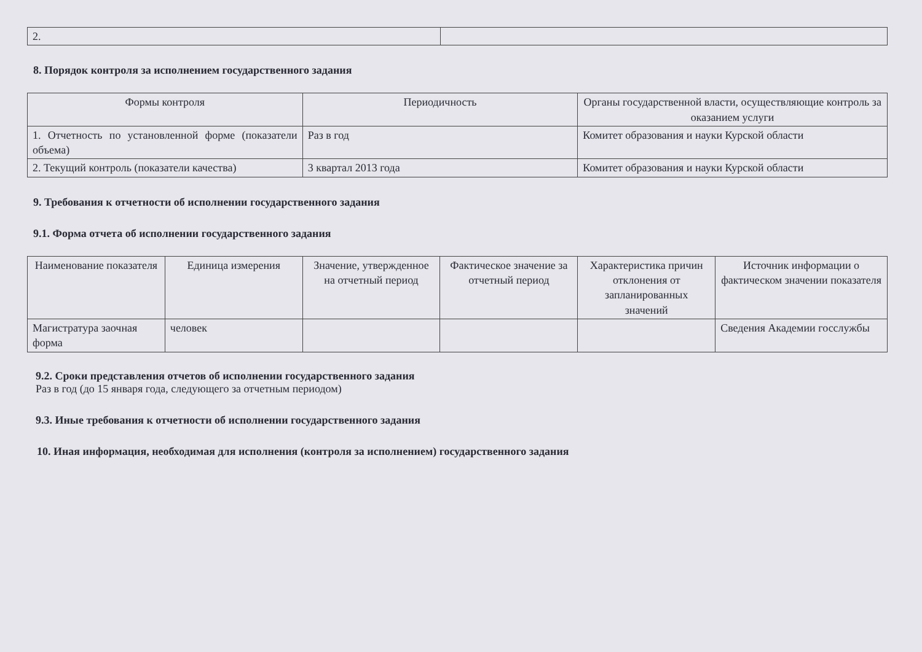| 2. | |
8. Порядок контроля за исполнением государственного задания
| Формы контроля | Периодичность | Органы государственной власти, осуществляющие контроль за оказанием услуги |
| --- | --- | --- |
| 1. Отчетность по установленной форме (показатели объема) | Раз в год | Комитет образования и науки Курской области |
| 2. Текущий контроль (показатели качества) | 3 квартал 2013 года | Комитет образования и науки Курской области |
9. Требования к отчетности об исполнении государственного задания
9.1. Форма отчета об исполнении государственного задания
| Наименование показателя | Единица измерения | Значение, утвержденное на отчетный период | Фактическое значение за отчетный период | Характеристика причин отклонения от запланированных значений | Источник информации о фактическом значении показателя |
| --- | --- | --- | --- | --- | --- |
| Магистратура заочная форма | человек | | | | Сведения Академии госслужбы |
9.2. Сроки представления отчетов об исполнении государственного задания
Раз в год (до 15 января года, следующего за отчетным периодом)
9.3. Иные требования к отчетности об исполнении государственного задания
10. Иная информация, необходимая для исполнения (контроля за исполнением) государственного задания